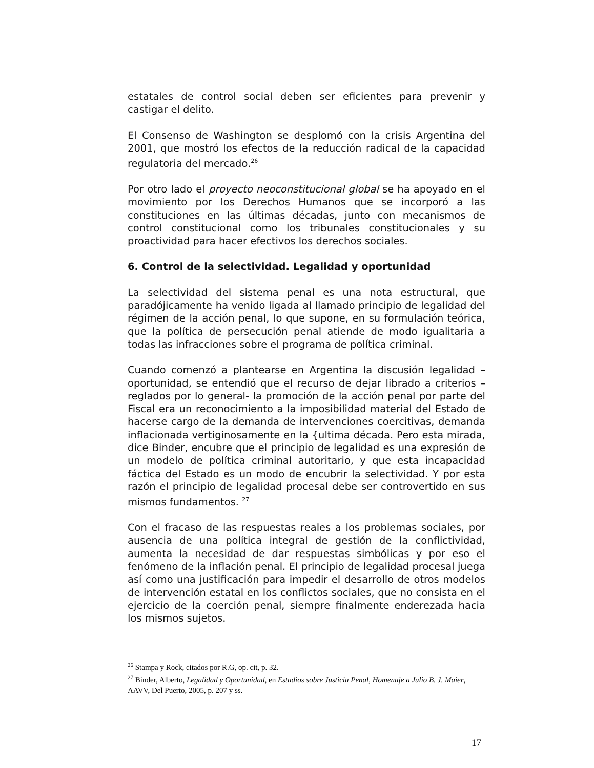estatales de control social deben ser eficientes para prevenir y castigar el delito.
El Consenso de Washington se desplomó con la crisis Argentina del 2001, que mostró los efectos de la reducción radical de la capacidad regulatoria del mercado.<sup>26</sup>
Por otro lado el proyecto neoconstitucional global se ha apoyado en el movimiento por los Derechos Humanos que se incorporó a las constituciones en las últimas décadas, junto con mecanismos de control constitucional como los tribunales constitucionales y su proactividad para hacer efectivos los derechos sociales.
6. Control de la selectividad. Legalidad y oportunidad
La selectividad del sistema penal es una nota estructural, que paradójicamente ha venido ligada al llamado principio de legalidad del régimen de la acción penal, lo que supone, en su formulación teórica, que la política de persecución penal atiende de modo igualitaria a todas las infracciones sobre el programa de política criminal.
Cuando comenzó a plantearse en Argentina la discusión legalidad – oportunidad, se entendió que el recurso de dejar librado a criterios –reglados por lo general- la promoción de la acción penal por parte del Fiscal era un reconocimiento a la imposibilidad material del Estado de hacerse cargo de la demanda de intervenciones coercitivas, demanda inflacionada vertiginosamente en la {ultima década. Pero esta mirada, dice Binder, encubre que el principio de legalidad es una expresión de un modelo de política criminal autoritario, y que esta incapacidad fáctica del Estado es un modo de encubrir la selectividad. Y por esta razón el principio de legalidad procesal debe ser controvertido en sus mismos fundamentos. <sup>27</sup>
Con el fracaso de las respuestas reales a los problemas sociales, por ausencia de una política integral de gestión de la conflictividad, aumenta la necesidad de dar respuestas simbólicas y por eso el fenómeno de la inflación penal. El principio de legalidad procesal juega así como una justificación para impedir el desarrollo de otros modelos de intervención estatal en los conflictos sociales, que no consista en el ejercicio de la coerción penal, siempre finalmente enderezada hacia los mismos sujetos.
<sup>26</sup> Stampa y Rock, citados por R.G, op. cit, p. 32.
<sup>27</sup> Binder, Alberto, Legalidad y Oportunidad, en Estudios sobre Justicia Penal, Homenaje a Julio B. J. Maier, AAVV, Del Puerto, 2005, p. 207 y ss.
17